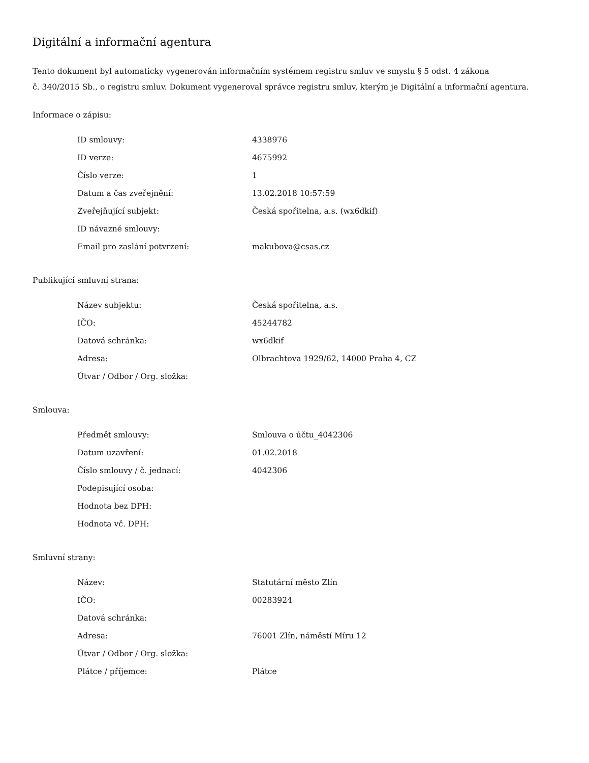Digitální a informační agentura
Tento dokument byl automaticky vygenerován informačním systémem registru smluv ve smyslu § 5 odst. 4 zákona
č. 340/2015 Sb., o registru smluv. Dokument vygeneroval správce registru smluv, kterým je Digitální a informační agentura.
Informace o zápisu:
| ID smlouvy: | 4338976 |
| ID verze: | 4675992 |
| Číslo verze: | 1 |
| Datum a čas zveřejnění: | 13.02.2018 10:57:59 |
| Zveřejňující subjekt: | Česká spořitelna, a.s. (wx6dkif) |
| ID návazné smlouvy: | |
| Email pro zaslání potvrzení: | makubova@csas.cz |
Publikující smluvní strana:
| Název subjektu: | Česká spořitelna, a.s. |
| IČO: | 45244782 |
| Datová schránka: | wx6dkif |
| Adresa: | Olbrachtova 1929/62, 14000 Praha 4, CZ |
| Útvar / Odbor / Org. složka: | |
Smlouva:
| Předmět smlouvy: | Smlouva o účtu_4042306 |
| Datum uzavření: | 01.02.2018 |
| Číslo smlouvy / č. jednací: | 4042306 |
| Podepisující osoba: | |
| Hodnota bez DPH: | |
| Hodnota vč. DPH: | |
Smluvní strany:
| Název: | Statutární město Zlín |
| IČO: | 00283924 |
| Datová schránka: | |
| Adresa: | 76001 Zlín, náměstí Míru 12 |
| Útvar / Odbor / Org. složka: | |
| Plátce / příjemce: | Plátce |